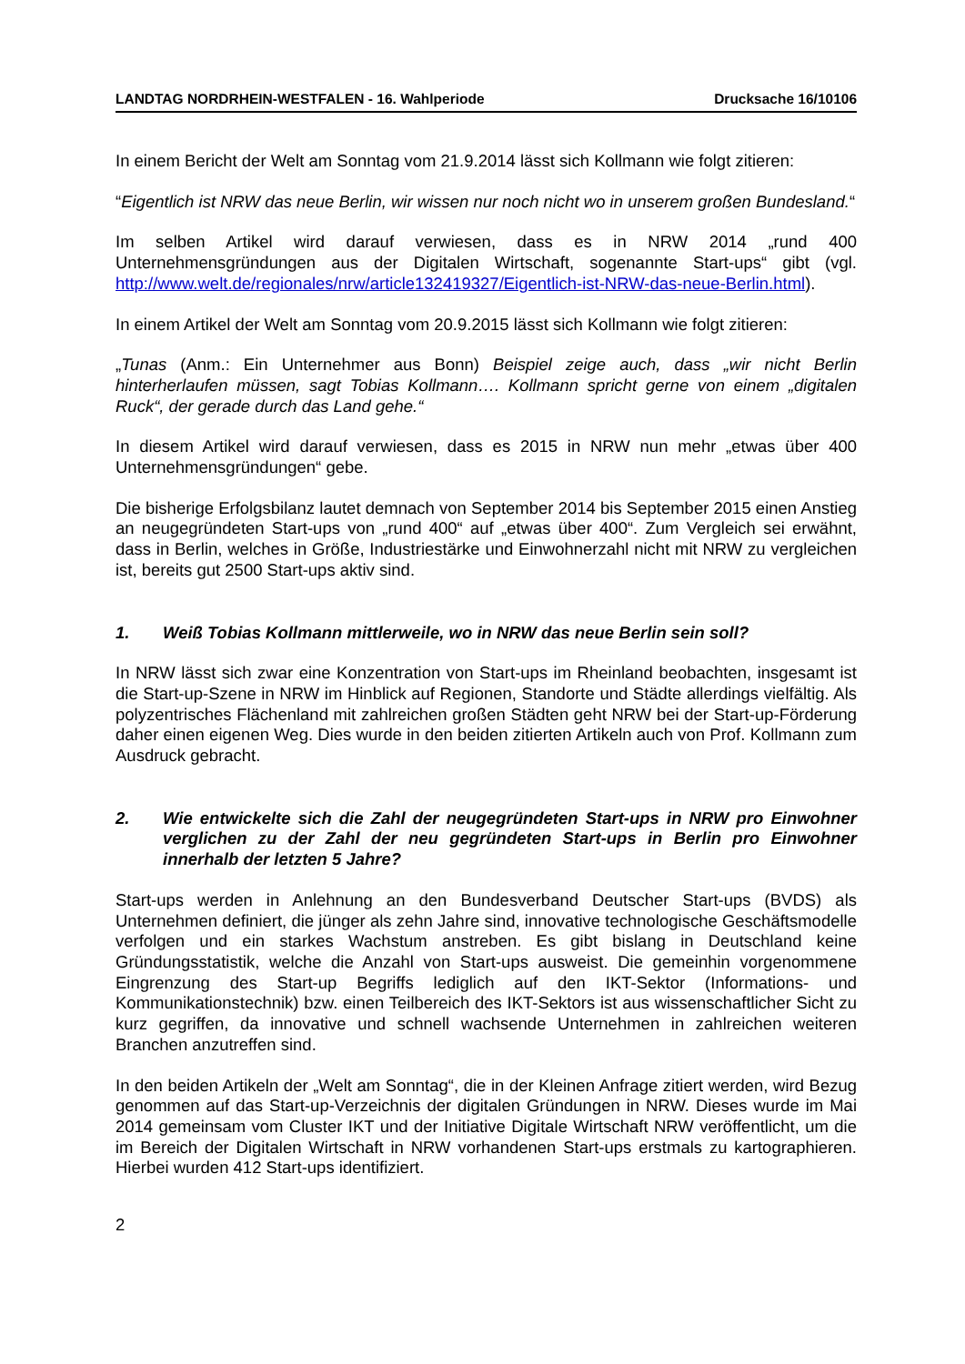LANDTAG NORDRHEIN-WESTFALEN - 16. Wahlperiode Drucksache 16/10106
In einem Bericht der Welt am Sonntag vom 21.9.2014 lässt sich Kollmann wie folgt zitieren:
“Eigentlich ist NRW das neue Berlin, wir wissen nur noch nicht wo in unserem großen Bundesland.“
Im selben Artikel wird darauf verwiesen, dass es in NRW 2014 „rund 400 Unternehmensgründungen aus der Digitalen Wirtschaft, sogenannte Start-ups“ gibt (vgl. http://www.welt.de/regionales/nrw/article132419327/Eigentlich-ist-NRW-das-neue-Berlin.html).
In einem Artikel der Welt am Sonntag vom 20.9.2015 lässt sich Kollmann wie folgt zitieren:
„Tunas (Anm.: Ein Unternehmer aus Bonn) Beispiel zeige auch, dass „wir nicht Berlin hinterherlaufen müssen, sagt Tobias Kollmann…. Kollmann spricht gerne von einem „digitalen Ruck“, der gerade durch das Land gehe.“
In diesem Artikel wird darauf verwiesen, dass es 2015 in NRW nun mehr „etwas über 400 Unternehmensgründungen“ gebe.
Die bisherige Erfolgsbilanz lautet demnach von September 2014 bis September 2015 einen Anstieg an neugegründeten Start-ups von „rund 400“ auf „etwas über 400“. Zum Vergleich sei erwähnt, dass in Berlin, welches in Größe, Industriestärke und Einwohnerzahl nicht mit NRW zu vergleichen ist, bereits gut 2500 Start-ups aktiv sind.
1. Weiß Tobias Kollmann mittlerweile, wo in NRW das neue Berlin sein soll?
In NRW lässt sich zwar eine Konzentration von Start-ups im Rheinland beobachten, insgesamt ist die Start-up-Szene in NRW im Hinblick auf Regionen, Standorte und Städte allerdings vielfältig. Als polyzentrisches Flächenland mit zahlreichen großen Städten geht NRW bei der Start-up-Förderung daher einen eigenen Weg. Dies wurde in den beiden zitierten Artikeln auch von Prof. Kollmann zum Ausdruck gebracht.
2. Wie entwickelte sich die Zahl der neugegründeten Start-ups in NRW pro Einwohner verglichen zu der Zahl der neu gegründeten Start-ups in Berlin pro Einwohner innerhalb der letzten 5 Jahre?
Start-ups werden in Anlehnung an den Bundesverband Deutscher Start-ups (BVDS) als Unternehmen definiert, die jünger als zehn Jahre sind, innovative technologische Geschäftsmodelle verfolgen und ein starkes Wachstum anstreben. Es gibt bislang in Deutschland keine Gründungsstatistik, welche die Anzahl von Start-ups ausweist. Die gemeinhin vorgenommene Eingrenzung des Start-up Begriffs lediglich auf den IKT-Sektor (Informations- und Kommunikationstechnik) bzw. einen Teilbereich des IKT-Sektors ist aus wissenschaftlicher Sicht zu kurz gegriffen, da innovative und schnell wachsende Unternehmen in zahlreichen weiteren Branchen anzutreffen sind.
In den beiden Artikeln der „Welt am Sonntag“, die in der Kleinen Anfrage zitiert werden, wird Bezug genommen auf das Start-up-Verzeichnis der digitalen Gründungen in NRW. Dieses wurde im Mai 2014 gemeinsam vom Cluster IKT und der Initiative Digitale Wirtschaft NRW veröffentlicht, um die im Bereich der Digitalen Wirtschaft in NRW vorhandenen Start-ups erstmals zu kartographieren. Hierbei wurden 412 Start-ups identifiziert.
2